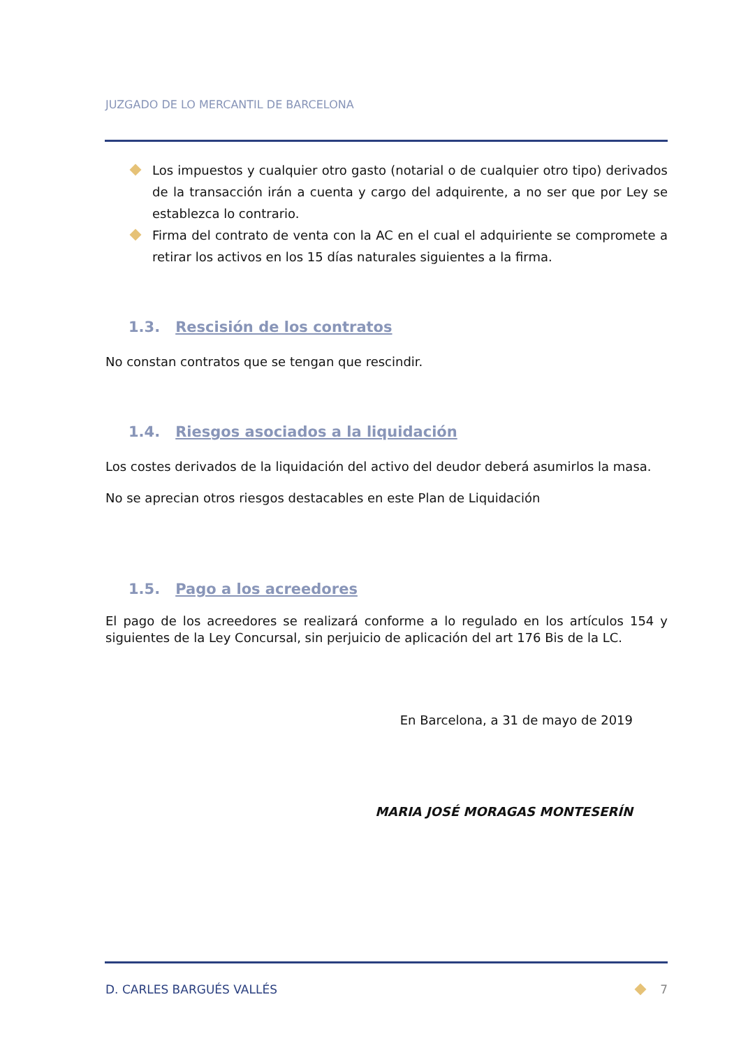JUZGADO DE LO MERCANTIL DE BARCELONA
Los impuestos y cualquier otro gasto (notarial o de cualquier otro tipo) derivados de la transacción irán a cuenta y cargo del adquirente, a no ser que por Ley se establezca lo contrario.
Firma del contrato de venta con la AC en el cual el adquiriente se compromete a retirar los activos en los 15 días naturales siguientes a la firma.
1.3. Rescisión de los contratos
No constan contratos que se tengan que rescindir.
1.4. Riesgos asociados a la liquidación
Los costes derivados de la liquidación del activo del deudor deberá asumirlos la masa.
No se aprecian otros riesgos destacables en este Plan de Liquidación
1.5. Pago a los acreedores
El pago de los acreedores se realizará conforme a lo regulado en los artículos 154 y siguientes de la Ley Concursal, sin perjuicio de aplicación del art 176 Bis de la LC.
En Barcelona, a 31 de mayo de 2019
MARIA JOSÉ MORAGAS MONTESERÍN
D. CARLES BARGUÉS VALLÉS 7